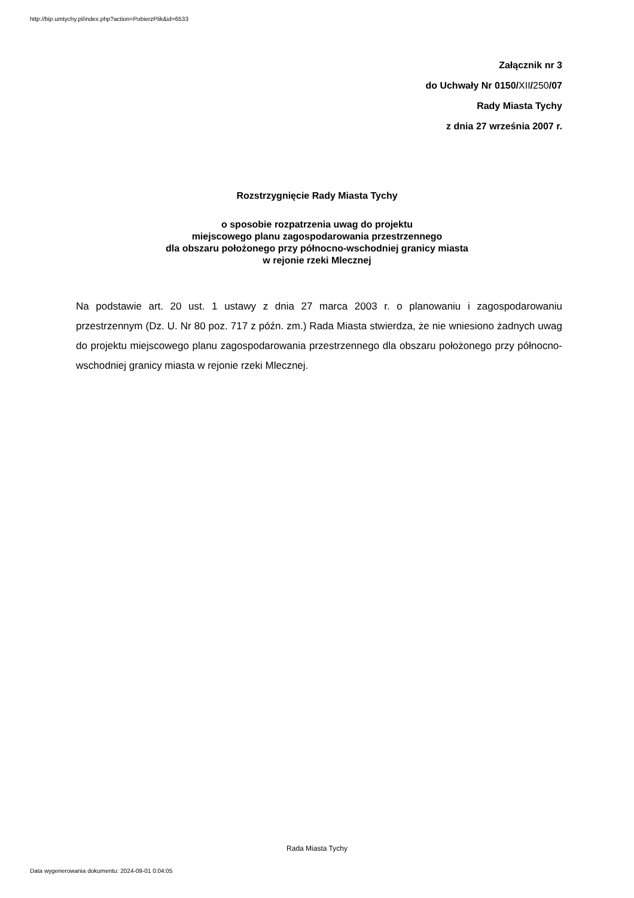http://bip.umtychy.pl/index.php?action=PobierzPlik&id=6533
Załącznik nr 3
do Uchwały Nr 0150/XII/250/07
Rady Miasta Tychy
z dnia 27 września 2007 r.
Rozstrzygnięcie Rady Miasta Tychy
o sposobie rozpatrzenia uwag do projektu
miejscowego planu zagospodarowania przestrzennego
dla obszaru położonego przy północno-wschodniej granicy miasta
w rejonie rzeki Mlecznej
Na podstawie art. 20 ust. 1 ustawy z dnia 27 marca 2003 r. o planowaniu i zagospodarowaniu przestrzennym (Dz. U. Nr 80 poz. 717 z późn. zm.) Rada Miasta stwierdza, że nie wniesiono żadnych uwag do projektu miejscowego planu zagospodarowania przestrzennego dla obszaru położonego przy północno-wschodniej granicy miasta w rejonie rzeki Mlecznej.
Rada Miasta Tychy
Data wygenerowania dokumentu: 2024-09-01 0:04:05